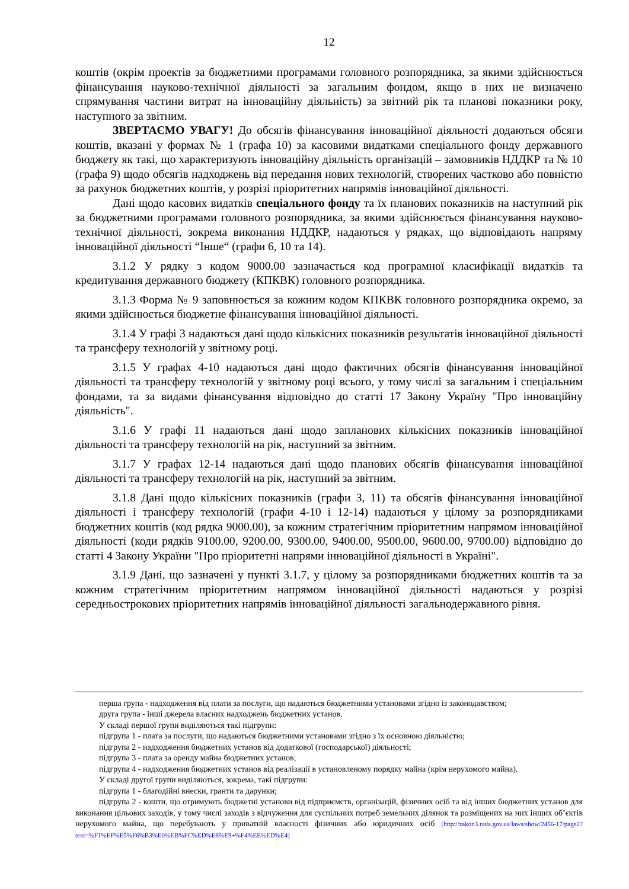12
коштів (окрім проектів за бюджетними програмами головного розпорядника, за якими здійснюється фінансування науково-технічної діяльності за загальним фондом, якщо в них не визначено спрямування частини витрат на інноваційну діяльність) за звітний рік та планові показники року, наступного за звітним.
ЗВЕРТАЄМО УВАГУ! До обсягів фінансування інноваційної діяльності додаються обсяги коштів, вказані у формах № 1 (графа 10) за касовими видатками спеціального фонду державного бюджету як такі, що характеризують інноваційну діяльність організацій – замовників НДДКР та № 10 (графа 9) щодо обсягів надходжень від передання нових технологій, створених частково або повністю за рахунок бюджетних коштів, у розрізі пріоритетних напрямів інноваційної діяльності.
Дані щодо касових видатків спеціального фонду та їх планових показників на наступний рік за бюджетними програмами головного розпорядника, за якими здійснюється фінансування науково-технічної діяльності, зокрема виконання НДДКР, надаються у рядках, що відповідають напряму інноваційної діяльності “Інше“ (графи 6, 10 та 14).
3.1.2 У рядку з кодом 9000.00 зазначається код програмної класифікації видатків та кредитування державного бюджету (КПКВК) головного розпорядника.
3.1.3 Форма № 9 заповнюється за кожним кодом КПКВК головного розпорядника окремо, за якими здійснюється бюджетне фінансування інноваційної діяльності.
3.1.4 У графі 3 надаються дані щодо кількісних показників результатів інноваційної діяльності та трансферу технологій у звітному році.
3.1.5 У графах 4-10 надаються дані щодо фактичних обсягів фінансування інноваційної діяльності та трансферу технологій у звітному році всього, у тому числі за загальним і спеціальним фондами, та за видами фінансування відповідно до статті 17 Закону Україну "Про інноваційну діяльність".
3.1.6 У графі 11 надаються дані щодо запланових кількісних показників інноваційної діяльності та трансферу технологій на рік, наступний за звітним.
3.1.7 У графах 12-14 надаються дані щодо планових обсягів фінансування інноваційної діяльності та трансферу технологій на рік, наступний за звітним.
3.1.8 Дані щодо кількісних показників (графи 3, 11) та обсягів фінансування інноваційної діяльності і трансферу технологій (графи 4-10 і 12-14) надаються у цілому за розпорядниками бюджетних коштів (код рядка 9000.00), за кожним стратегічним пріоритетним напрямом інноваційної діяльності (коди рядків 9100.00, 9200.00, 9300.00, 9400.00, 9500.00, 9600.00, 9700.00) відповідно до статті 4 Закону України "Про пріоритетні напрями інноваційної діяльності в Україні".
3.1.9 Дані, що зазначені у пункті 3.1.7, у цілому за розпорядниками бюджетних коштів та за кожним стратегічним пріоритетним напрямом інноваційної діяльності надаються у розрізі середньострокових пріоритетних напрямів інноваційної діяльності загальнодержавного рівня.
перша група - надходження від плати за послуги, що надаються бюджетними установами згідно із законодавством;
друга група - інші джерела власних надходжень бюджетних установ.
У складі першої групи виділяються такі підгрупи:
підгрупа 1 - плата за послуги, що надаються бюджетними установами згідно з їх основною діяльністю;
підгрупа 2 - надходження бюджетних установ від додаткової (господарської) діяльності;
підгрупа 3 - плата за оренду майна бюджетних установ;
підгрупа 4 - надходження бюджетних установ від реалізації в установленому порядку майна (крім нерухомого майна).
У складі другої групи виділяються, зокрема, такі підгрупи:
підгрупа 1 - благодійні внески, гранти та дарунки;
підгрупа 2 - кошти, що отримують бюджетні установи від підприємств, організацій, фізичних осіб та від інших бюджетних установ для виконання цільових заходів, у тому числі заходів з відчуження для суспільних потреб земельних ділянок та розміщених на них інших об’єктів нерухомого майна, що перебувають у приватній власності фізичних або юридичних осіб [http://zakon3.rada.gov.ua/laws/show/2456-17/page2?text=%F1%EF%E5%F6%B3%E0%EB%FC%ED%E8%E9+%F4%EE%ED%E4]